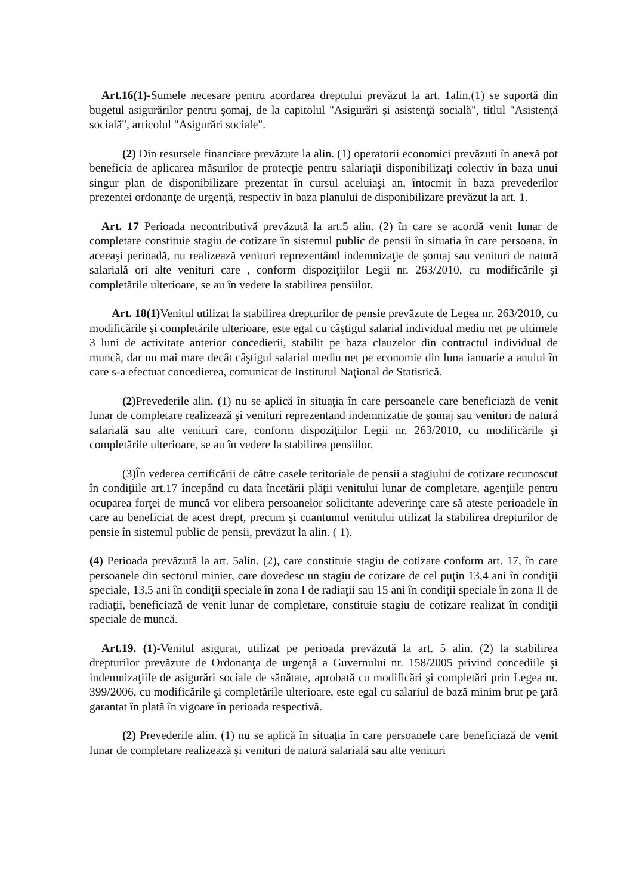Art.16(1)-Sumele necesare pentru acordarea dreptului prevăzut la art. 1alin.(1) se suportă din bugetul asigurărilor pentru şomaj, de la capitolul "Asigurări şi asistenţă socială", titlul "Asistenţă socială", articolul "Asigurări sociale".
(2) Din resursele financiare prevăzute la alin. (1) operatorii economici prevăzuti în anexă pot beneficia de aplicarea măsurilor de protecţie pentru salariaţii disponibilizaţi colectiv în baza unui singur plan de disponibilizare prezentat în cursul aceluiaşi an, întocmit în baza prevederilor prezentei ordonanţe de urgenţă, respectiv în baza planului de disponibilizare prevăzut la art. 1.
Art. 17 Perioada necontributivă prevăzută la art.5 alin. (2) în care se acordă venit lunar de completare constituie stagiu de cotizare în sistemul public de pensii în situatia în care persoana, în aceeaşi perioadă, nu realizează venituri reprezentând indemnizaţie de şomaj sau venituri de natură salarială ori alte venituri care , conform dispoziţiilor Legii nr. 263/2010, cu modificările şi completările ulterioare, se au în vedere la stabilirea pensiilor.
Art. 18(1) Venitul utilizat la stabilirea drepturilor de pensie prevăzute de Legea nr. 263/2010, cu modificările şi completările ulterioare, este egal cu câştigul salarial individual mediu net pe ultimele 3 luni de activitate anterior concedierii, stabilit pe baza clauzelor din contractul individual de muncă, dar nu mai mare decât câştigul salarial mediu net pe economie din luna ianuarie a anului în care s-a efectuat concedierea, comunicat de Institutul Naţional de Statistică.
(2) Prevederile alin. (1) nu se aplică în situaţia în care persoanele care beneficiază de venit lunar de completare realizează şi venituri reprezentand indemnizatie de şomaj sau venituri de natură salarială sau alte venituri care, conform dispoziţiilor Legii nr. 263/2010, cu modificările şi completările ulterioare, se au în vedere la stabilirea pensiilor.
(3)În vederea certificării de către casele teritoriale de pensii a stagiului de cotizare recunoscut în condiţiile art.17 începând cu data încetării plăţii venitului lunar de completare, agenţiile pentru ocuparea forţei de muncă vor elibera persoanelor solicitante adeverinţe care să ateste perioadele în care au beneficiat de acest drept, precum şi cuantumul venitului utilizat la stabilirea drepturilor de pensie în sistemul public de pensii, prevăzut la alin. ( 1).
(4) Perioada prevăzută la art. 5alin. (2), care constituie stagiu de cotizare conform art. 17, în care persoanele din sectorul minier, care dovedesc un stagiu de cotizare de cel puţin 13,4 ani în condiţii speciale, 13,5 ani în condiţii speciale în zona I de radiaţii sau 15 ani în condiţii speciale în zona II de radiaţii, beneficiază de venit lunar de completare, constituie stagiu de cotizare realizat în condiţii speciale de muncă.
Art.19. (1)-Venitul asigurat, utilizat pe perioada prevăzută la art. 5 alin. (2) la stabilirea drepturilor prevăzute de Ordonanţa de urgenţă a Guvernului nr. 158/2005 privind concediile şi indemnizaţiile de asigurări sociale de sănătate, aprobată cu modificări şi completări prin Legea nr. 399/2006, cu modificările şi completările ulterioare, este egal cu salariul de bază minim brut pe ţară garantat în plată în vigoare în perioada respectivă.
(2) Prevederile alin. (1) nu se aplică în situaţia în care persoanele care beneficiază de venit lunar de completare realizează şi venituri de natură salarială sau alte venituri